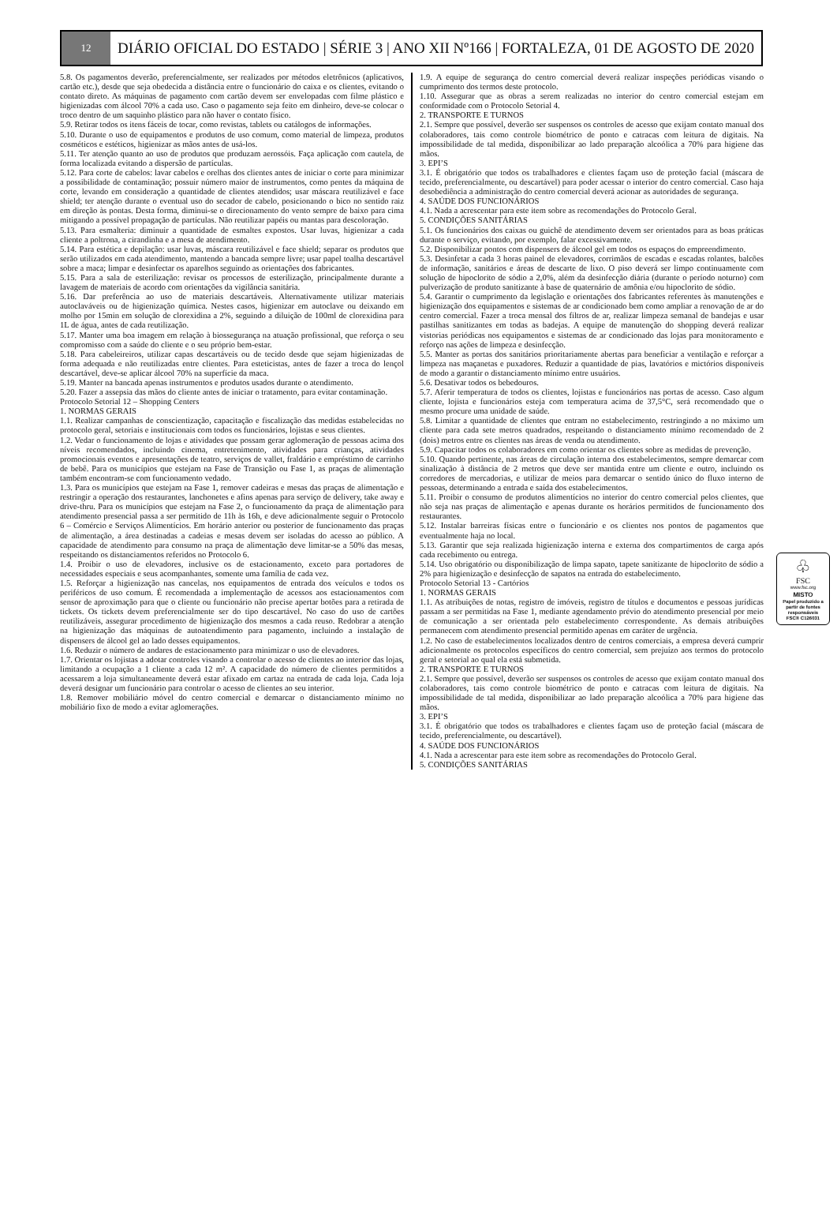12
DIÁRIO OFICIAL DO ESTADO | SÉRIE 3 | ANO XII Nº166 | FORTALEZA, 01 DE AGOSTO DE 2020
5.8. Os pagamentos deverão, preferencialmente, ser realizados por métodos eletrônicos (aplicativos, cartão etc.), desde que seja obedecida a distância entre o funcionário do caixa e os clientes, evitando o contato direto. As máquinas de pagamento com cartão devem ser envelopadas com filme plástico e higienizadas com álcool 70% a cada uso. Caso o pagamento seja feito em dinheiro, deve-se colocar o troco dentro de um saquinho plástico para não haver o contato físico.
5.9. Retirar todos os itens fáceis de tocar, como revistas, tablets ou catálogos de informações.
5.10. Durante o uso de equipamentos e produtos de uso comum, como material de limpeza, produtos cosméticos e estéticos, higienizar as mãos antes de usá-los.
5.11. Ter atenção quanto ao uso de produtos que produzam aerossóis. Faça aplicação com cautela, de forma localizada evitando a dispersão de partículas.
5.12. Para corte de cabelos: lavar cabelos e orelhas dos clientes antes de iniciar o corte para minimizar a possibilidade de contaminação; possuir número maior de instrumentos, como pentes da máquina de corte, levando em consideração a quantidade de clientes atendidos; usar máscara reutilizável e face shield; ter atenção durante o eventual uso do secador de cabelo, posicionando o bico no sentido raiz em direção às pontas. Desta forma, diminui-se o direcionamento do vento sempre de baixo para cima mitigando a possível propagação de partículas. Não reutilizar papéis ou mantas para descoloração.
5.13. Para esmalteria: diminuir a quantidade de esmaltes expostos. Usar luvas, higienizar a cada cliente a poltrona, a cirandinha e a mesa de atendimento.
5.14. Para estética e depilação: usar luvas, máscara reutilizável e face shield; separar os produtos que serão utilizados em cada atendimento, mantendo a bancada sempre livre; usar papel toalha descartável sobre a maca; limpar e desinfectar os aparelhos seguindo as orientações dos fabricantes.
5.15. Para a sala de esterilização: revisar os processos de esterilização, principalmente durante a lavagem de materiais de acordo com orientações da vigilância sanitária.
5.16. Dar preferência ao uso de materiais descartáveis. Alternativamente utilizar materiais autoclaváveis ou de higienização química. Nestes casos, higienizar em autoclave ou deixando em molho por 15min em solução de clorexidina a 2%, seguindo a diluição de 100ml de clorexidina para 1L de água, antes de cada reutilização.
5.17. Manter uma boa imagem em relação à biossegurança na atuação profissional, que reforça o seu compromisso com a saúde do cliente e o seu próprio bem-estar.
5.18. Para cabeleireiros, utilizar capas descartáveis ou de tecido desde que sejam higienizadas de forma adequada e não reutilizadas entre clientes. Para esteticistas, antes de fazer a troca do lençol descartável, deve-se aplicar álcool 70% na superfície da maca.
5.19. Manter na bancada apenas instrumentos e produtos usados durante o atendimento.
5.20. Fazer a assepsia das mãos do cliente antes de iniciar o tratamento, para evitar contaminação.
Protocolo Setorial 12 – Shopping Centers
1. NORMAS GERAIS
1.1. Realizar campanhas de conscientização, capacitação e fiscalização das medidas estabelecidas no protocolo geral, setoriais e institucionais com todos os funcionários, lojistas e seus clientes.
1.2. Vedar o funcionamento de lojas e atividades que possam gerar aglomeração de pessoas acima dos níveis recomendados, incluindo cinema, entretenimento, atividades para crianças, atividades promocionais eventos e apresentações de teatro, serviços de vallet, fraldário e empréstimo de carrinho de bebê. Para os municípios que estejam na Fase de Transição ou Fase 1, as praças de alimentação também encontram-se com funcionamento vedado.
1.3. Para os municípios que estejam na Fase 1, remover cadeiras e mesas das praças de alimentação e restringir a operação dos restaurantes, lanchonetes e afins apenas para serviço de delivery, take away e drive-thru. Para os municípios que estejam na Fase 2, o funcionamento da praça de alimentação para atendimento presencial passa a ser permitido de 11h às 16h, e deve adicionalmente seguir o Protocolo 6 – Comércio e Serviços Alimentícios. Em horário anterior ou posterior de funcionamento das praças de alimentação, a área destinadas a cadeias e mesas devem ser isoladas do acesso ao público. A capacidade de atendimento para consumo na praça de alimentação deve limitar-se a 50% das mesas, respeitando os distanciamentos referidos no Protocolo 6.
1.4. Proibir o uso de elevadores, inclusive os de estacionamento, exceto para portadores de necessidades especiais e seus acompanhantes, somente uma família de cada vez.
1.5. Reforçar a higienização nas cancelas, nos equipamentos de entrada dos veículos e todos os periféricos de uso comum. É recomendada a implementação de acessos aos estacionamentos com sensor de aproximação para que o cliente ou funcionário não precise apertar botões para a retirada de tickets. Os tickets devem preferencialmente ser do tipo descartável. No caso do uso de cartões reutilizáveis, assegurar procedimento de higienização dos mesmos a cada reuso. Redobrar a atenção na higienização das máquinas de autoatendimento para pagamento, incluindo a instalação de dispensers de álcool gel ao lado desses equipamentos.
1.6. Reduzir o número de andares de estacionamento para minimizar o uso de elevadores.
1.7. Orientar os lojistas a adotar controles visando a controlar o acesso de clientes ao interior das lojas, limitando a ocupação a 1 cliente a cada 12 m². A capacidade do número de clientes permitidos a acessarem a loja simultaneamente deverá estar afixado em cartaz na entrada de cada loja. Cada loja deverá designar um funcionário para controlar o acesso de clientes ao seu interior.
1.8. Remover mobiliário móvel do centro comercial e demarcar o distanciamento mínimo no mobiliário fixo de modo a evitar aglomerações.
1.9. A equipe de segurança do centro comercial deverá realizar inspeções periódicas visando o cumprimento dos termos deste protocolo.
1.10. Assegurar que as obras a serem realizadas no interior do centro comercial estejam em conformidade com o Protocolo Setorial 4.
2. TRANSPORTE E TURNOS
2.1. Sempre que possível, deverão ser suspensos os controles de acesso que exijam contato manual dos colaboradores, tais como controle biométrico de ponto e catracas com leitura de digitais. Na impossibilidade de tal medida, disponibilizar ao lado preparação alcoólica a 70% para higiene das mãos.
3. EPI’S
3.1. É obrigatório que todos os trabalhadores e clientes façam uso de proteção facial (máscara de tecido, preferencialmente, ou descartável) para poder acessar o interior do centro comercial. Caso haja desobediência a administração do centro comercial deverá acionar as autoridades de segurança.
4. SAÚDE DOS FUNCIONÁRIOS
4.1. Nada a acrescentar para este item sobre as recomendações do Protocolo Geral.
5. CONDIÇÕES SANITÁRIAS
5.1. Os funcionários dos caixas ou guichê de atendimento devem ser orientados para as boas práticas durante o serviço, evitando, por exemplo, falar excessivamente.
5.2. Disponibilizar pontos com dispensers de álcool gel em todos os espaços do empreendimento.
5.3. Desinfetar a cada 3 horas painel de elevadores, corrimãos de escadas e escadas rolantes, balcões de informação, sanitários e áreas de descarte de lixo. O piso deverá ser limpo continuamente com solução de hipoclorito de sódio a 2,0%, além da desinfecção diária (durante o período noturno) com pulverização de produto sanitizante à base de quaternário de amônia e/ou hipoclorito de sódio.
5.4. Garantir o cumprimento da legislação e orientações dos fabricantes referentes às manutenções e higienização dos equipamentos e sistemas de ar condicionado bem como ampliar a renovação de ar do centro comercial. Fazer a troca mensal dos filtros de ar, realizar limpeza semanal de bandejas e usar pastilhas sanitizantes em todas as badejas. A equipe de manutenção do shopping deverá realizar vistorias periódicas nos equipamentos e sistemas de ar condicionado das lojas para monitoramento e reforço nas ações de limpeza e desinfecção.
5.5. Manter as portas dos sanitários prioritariamente abertas para beneficiar a ventilação e reforçar a limpeza nas maçanetas e puxadores. Reduzir a quantidade de pias, lavatórios e mictórios disponíveis de modo a garantir o distanciamento mínimo entre usuários.
5.6. Desativar todos os bebedouros.
5.7. Aferir temperatura de todos os clientes, lojistas e funcionários nas portas de acesso. Caso algum cliente, lojista e funcionários esteja com temperatura acima de 37,5°C, será recomendado que o mesmo procure uma unidade de saúde.
5.8. Limitar a quantidade de clientes que entram no estabelecimento, restringindo a no máximo um cliente para cada sete metros quadrados, respeitando o distanciamento mínimo recomendado de 2 (dois) metros entre os clientes nas áreas de venda ou atendimento.
5.9. Capacitar todos os colaboradores em como orientar os clientes sobre as medidas de prevenção.
5.10. Quando pertinente, nas áreas de circulação interna dos estabelecimentos, sempre demarcar com sinalização à distância de 2 metros que deve ser mantida entre um cliente e outro, incluindo os corredores de mercadorias, e utilizar de meios para demarcar o sentido único do fluxo interno de pessoas, determinando a entrada e saída dos estabelecimentos.
5.11. Proibir o consumo de produtos alimentícios no interior do centro comercial pelos clientes, que não seja nas praças de alimentação e apenas durante os horários permitidos de funcionamento dos restaurantes.
5.12. Instalar barreiras físicas entre o funcionário e os clientes nos pontos de pagamentos que eventualmente haja no local.
5.13. Garantir que seja realizada higienização interna e externa dos compartimentos de carga após cada recebimento ou entrega.
5.14. Uso obrigatório ou disponibilização de limpa sapato, tapete sanitizante de hipoclorito de sódio a 2% para higienização e desinfecção de sapatos na entrada do estabelecimento.
Protocolo Setorial 13 - Cartórios
1. NORMAS GERAIS
1.1. As atribuições de notas, registro de imóveis, registro de títulos e documentos e pessoas jurídicas passam a ser permitidas na Fase 1, mediante agendamento prévio do atendimento presencial por meio de comunicação a ser orientada pelo estabelecimento correspondente. As demais atribuições permanecem com atendimento presencial permitido apenas em caráter de urgência.
1.2. No caso de estabelecimentos localizados dentro de centros comerciais, a empresa deverá cumprir adicionalmente os protocolos específicos do centro comercial, sem prejuízo aos termos do protocolo geral e setorial ao qual ela está submetida.
2. TRANSPORTE E TURNOS
2.1. Sempre que possível, deverão ser suspensos os controles de acesso que exijam contato manual dos colaboradores, tais como controle biométrico de ponto e catracas com leitura de digitais. Na impossibilidade de tal medida, disponibilizar ao lado preparação alcoólica a 70% para higiene das mãos.
3. EPI’S
3.1. É obrigatório que todos os trabalhadores e clientes façam uso de proteção facial (máscara de tecido, preferencialmente, ou descartável).
4. SAÚDE DOS FUNCIONÁRIOS
4.1. Nada a acrescentar para este item sobre as recomendações do Protocolo Geral.
5. CONDIÇÕES SANITÁRIAS
♧
FSC
www.fsc.org
MISTO
Papel produzido a partir de fontes responsáveis
FSC® C126031